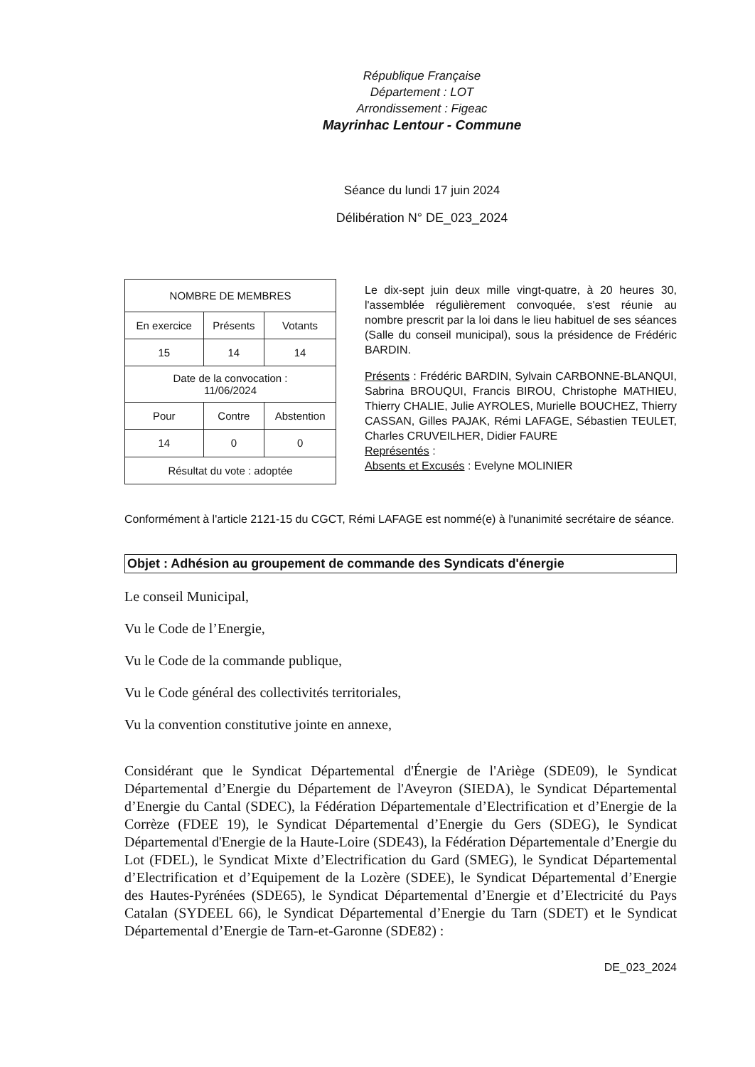République Française
Département : LOT
Arrondissement : Figeac
Mayrinhac Lentour - Commune
Séance du lundi 17 juin 2024
Délibération N° DE_023_2024
| NOMBRE DE MEMBRES | | |
| En exercice | Présents | Votants |
| 15 | 14 | 14 |
| Date de la convocation : 11/06/2024 | | |
| Pour | Contre | Abstention |
| 14 | 0 | 0 |
| Résultat du vote : adoptée | | |
Le dix-sept juin deux mille vingt-quatre, à 20 heures 30, l'assemblée régulièrement convoquée, s'est réunie au nombre prescrit par la loi dans le lieu habituel de ses séances (Salle du conseil municipal), sous la présidence de Frédéric BARDIN.
Présents : Frédéric BARDIN, Sylvain CARBONNE-BLANQUI, Sabrina BROUQUI, Francis BIROU, Christophe MATHIEU, Thierry CHALIE, Julie AYROLES, Murielle BOUCHEZ, Thierry CASSAN, Gilles PAJAK, Rémi LAFAGE, Sébastien TEULET, Charles CRUVEILHER, Didier FAURE
Représentés :
Absents et Excusés : Evelyne MOLINIER
Conformément à l'article 2121-15 du CGCT, Rémi LAFAGE est nommé(e) à l'unanimité secrétaire de séance.
Objet : Adhésion au groupement de commande des Syndicats d'énergie
Le conseil Municipal,
Vu le Code de l’Energie,
Vu le Code de la commande publique,
Vu le Code général des collectivités territoriales,
Vu la convention constitutive jointe en annexe,
Considérant que le Syndicat Départemental d'Énergie de l'Ariège (SDE09), le Syndicat Départemental d’Energie du Département de l'Aveyron (SIEDA), le Syndicat Départemental d’Energie du Cantal (SDEC), la Fédération Départementale d’Electrification et d’Energie de la Corrèze (FDEE 19), le Syndicat Départemental d’Energie du Gers (SDEG), le Syndicat Départemental d'Energie de la Haute-Loire (SDE43), la Fédération Départementale d’Energie du Lot (FDEL), le Syndicat Mixte d’Electrification du Gard (SMEG), le Syndicat Départemental d’Electrification et d’Equipement de la Lozère (SDEE), le Syndicat Départemental d’Energie des Hautes-Pyrénées (SDE65), le Syndicat Départemental d’Energie et d’Electricité du Pays Catalan (SYDEEL 66), le Syndicat Départemental d’Energie du Tarn (SDET) et le Syndicat Départemental d’Energie de Tarn-et-Garonne (SDE82) :
DE_023_2024